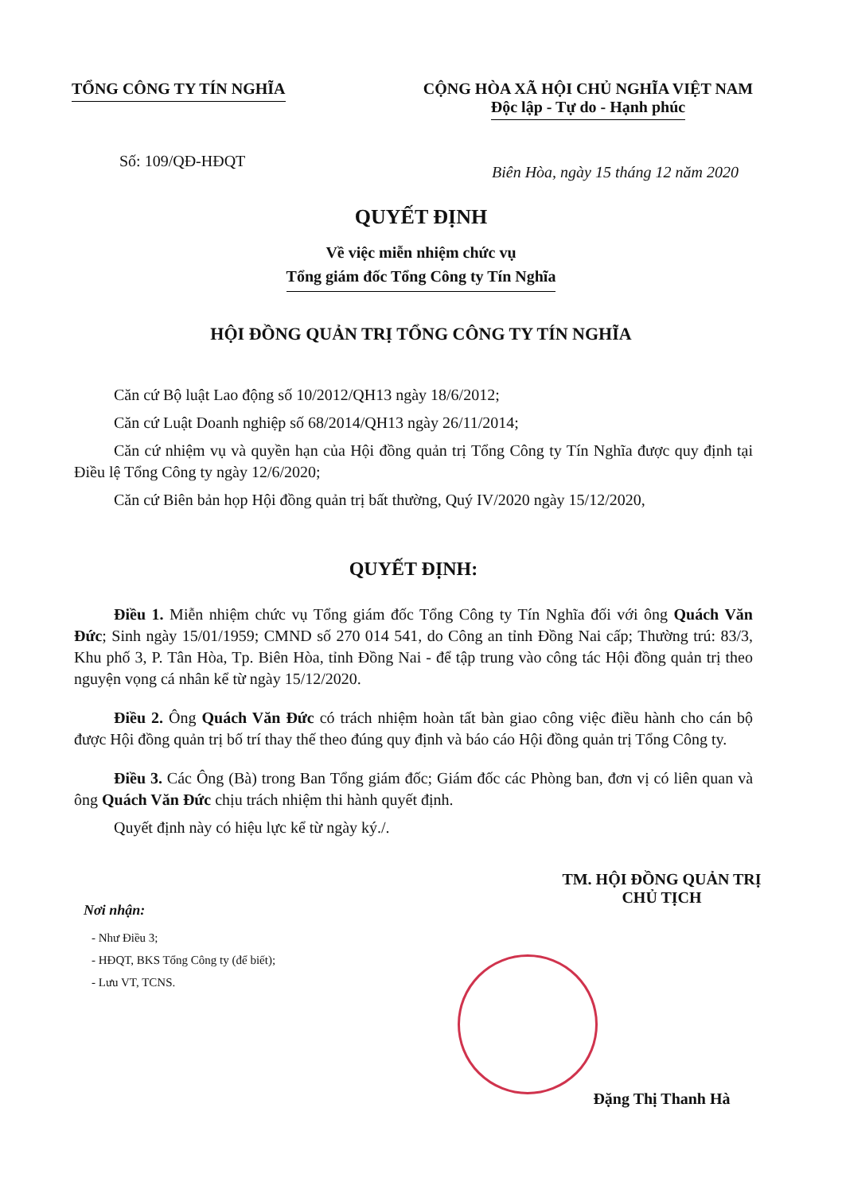TỔNG CÔNG TY TÍN NGHĨA CỘNG HÒA XÃ HỘI CHỦ NGHĨA VIỆT NAM
Độc lập - Tự do - Hạnh phúc
Số: 109/QĐ-HĐQT
Biên Hòa, ngày 15 tháng 12 năm 2020
QUYẾT ĐỊNH
Về việc miễn nhiệm chức vụ
Tổng giám đốc Tổng Công ty Tín Nghĩa
HỘI ĐỒNG QUẢN TRỊ TỔNG CÔNG TY TÍN NGHĨA
Căn cứ Bộ luật Lao động số 10/2012/QH13 ngày 18/6/2012;
Căn cứ Luật Doanh nghiệp số 68/2014/QH13 ngày 26/11/2014;
Căn cứ nhiệm vụ và quyền hạn của Hội đồng quản trị Tổng Công ty Tín Nghĩa được quy định tại Điều lệ Tổng Công ty ngày 12/6/2020;
Căn cứ Biên bản họp Hội đồng quản trị bất thường, Quý IV/2020 ngày 15/12/2020,
QUYẾT ĐỊNH:
Điều 1. Miễn nhiệm chức vụ Tổng giám đốc Tổng Công ty Tín Nghĩa đối với ông Quách Văn Đức; Sinh ngày 15/01/1959; CMND số 270 014 541, do Công an tỉnh Đồng Nai cấp; Thường trú: 83/3, Khu phố 3, P. Tân Hòa, Tp. Biên Hòa, tỉnh Đồng Nai - để tập trung vào công tác Hội đồng quản trị theo nguyện vọng cá nhân kể từ ngày 15/12/2020.
Điều 2. Ông Quách Văn Đức có trách nhiệm hoàn tất bàn giao công việc điều hành cho cán bộ được Hội đồng quản trị bố trí thay thế theo đúng quy định và báo cáo Hội đồng quản trị Tổng Công ty.
Điều 3. Các Ông (Bà) trong Ban Tổng giám đốc; Giám đốc các Phòng ban, đơn vị có liên quan và ông Quách Văn Đức chịu trách nhiệm thi hành quyết định.
Quyết định này có hiệu lực kể từ ngày ký./.
Nơi nhận:
- Như Điều 3;
- HĐQT, BKS Tổng Công ty (để biết);
- Lưu VT, TCNS.
TM. HỘI ĐỒNG QUẢN TRỊ
CHỦ TỊCH
Đặng Thị Thanh Hà